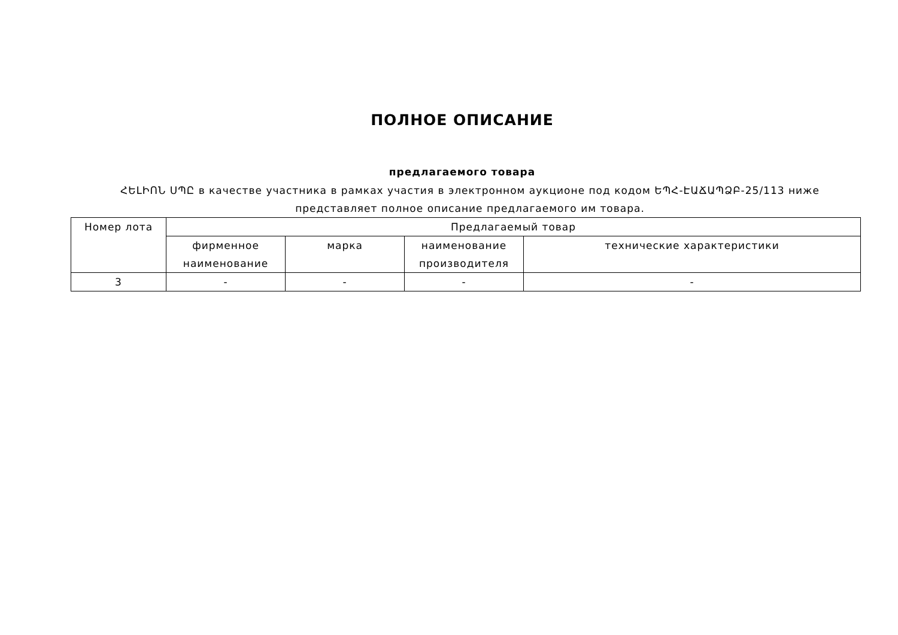ПОЛНОЕ ОПИСАНИЕ
предлагаемого товара
ՀԵԼԻՈՆ ՍՊԸ в качестве участника в рамках участия в электронном аукционе под кодом ԵՊՀ-ԷԱՃԱՊՁԲ-25/113 ниже представляет полное описание предлагаемого им товара.
| Номер лота | Предлагаемый товар | | | |
| --- | --- | --- | --- | --- |
| | фирменное наименование | марка | наименование производителя | технические характеристики |
| 3 | - | - | - | - |